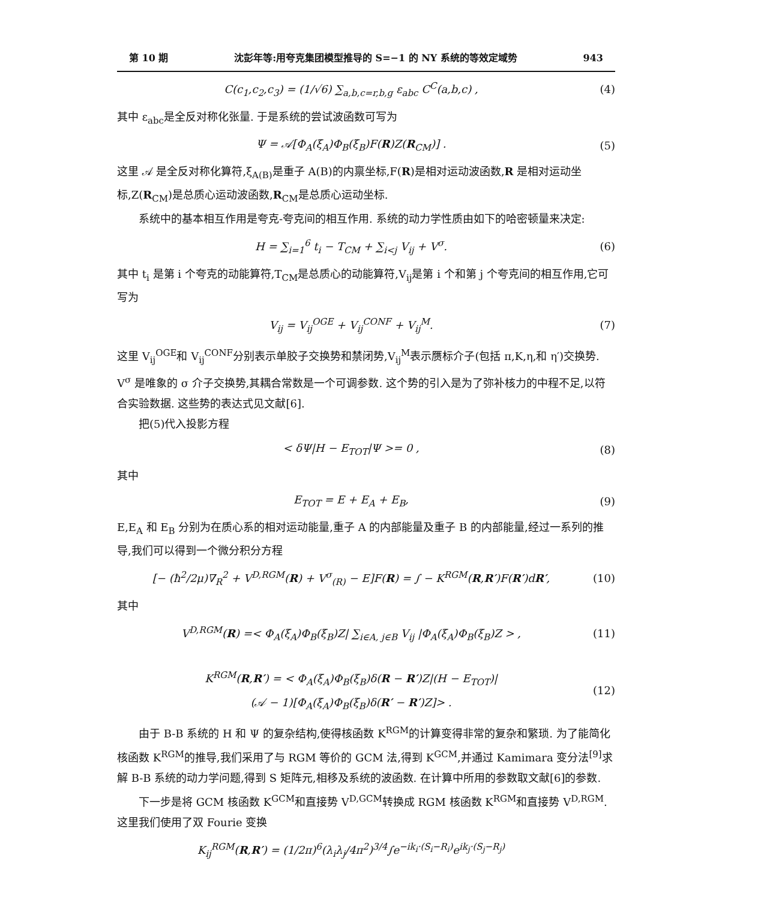第 10 期 沈彭年等:用夸克集团模型推导的 S=−1 的 NY 系统的等效定域势 943
C(c<sub>1</sub>,c<sub>2</sub>,c<sub>3</sub>) = (1/√6) ∑<sub>a,b,c=r,b,g</sub> ε<sub>abc</sub> C<sup>C</sup>(a,b,c) ,
(4)
其中 ε<sub>abc</sub>是全反对称化张量. 于是系统的尝试波函数可写为
Ψ = 𝒜[Φ<sub>A</sub>(ξ<sub>A</sub>)Φ<sub>B</sub>(ξ<sub>B</sub>)F(R)Z(R<sub>CM</sub>)] .
(5)
这里 𝒜 是全反对称化算符,ξ<sub>A(B)</sub>是重子 A(B)的内禀坐标,F(R)是相对运动波函数,R 是相对运动坐标,Z(R<sub>CM</sub>)是总质心运动波函数,R<sub>CM</sub>是总质心运动坐标.
系统中的基本相互作用是夸克-夸克间的相互作用. 系统的动力学性质由如下的哈密顿量来决定:
H = ∑<sub>i=1</sub><sup>6</sup> t<sub>i</sub> − T<sub>CM</sub> + ∑<sub>i<j</sub> V<sub>ij</sub> + V<sup>σ</sup>.
(6)
其中 t<sub>i</sub> 是第 i 个夸克的动能算符,T<sub>CM</sub>是总质心的动能算符,V<sub>ij</sub>是第 i 个和第 j 个夸克间的相互作用,它可写为
V<sub>ij</sub> = V<sub>ij</sub><sup>OGE</sup> + V<sub>ij</sub><sup>CONF</sup> + V<sub>ij</sub><sup>M</sup>. (7)
这里 V<sub>ij</sub><sup>OGE</sup>和 V<sub>ij</sub><sup>CONF</sup>分别表示单胶子交换势和禁闭势,V<sub>ij</sub><sup>M</sup>表示赝标介子(包括 π,K,η,和 η′)交换势. V<sup>σ</sup> 是唯象的 σ 介子交换势,其耦合常数是一个可调参数. 这个势的引入是为了弥补核力的中程不足,以符合实验数据. 这些势的表达式见文献[6].
把(5)代入投影方程
< δΨ|H − E<sub>TOT</sub>|Ψ >= 0 , (8)
其中
E<sub>TOT</sub> = E + E<sub>A</sub> + E<sub>B</sub>, (9)
E,E<sub>A</sub> 和 E<sub>B</sub> 分别为在质心系的相对运动能量,重子 A 的内部能量及重子 B 的内部能量,经过一系列的推导,我们可以得到一个微分积分方程
[− (ħ<sup>2</sup>/2μ)∇<sub>R</sub><sup>2</sup> + V<sup>D,RGM</sup>(R) + V<sup>σ</sup><sub>(R)</sub> − E]F(R) = ∫ − K<sup>RGM</sup>(R,R′)F(R′)dR′,
(10)
其中
V<sup>D,RGM</sup>(R) =< Φ<sub>A</sub>(ξ<sub>A</sub>)Φ<sub>B</sub>(ξ<sub>B</sub>)Z| ∑<sub>i∈A, j∈B</sub> V<sub>ij</sub> |Φ<sub>A</sub>(ξ<sub>A</sub>)Φ<sub>B</sub>(ξ<sub>B</sub>)Z > ,
(11)
K<sup>RGM</sup>(R,R′) = < Φ<sub>A</sub>(ξ<sub>A</sub>)Φ<sub>B</sub>(ξ<sub>B</sub>)δ(R − R′)Z|(H − E<sub>TOT</sub>)|
(𝒜 − 1)[Φ<sub>A</sub>(ξ<sub>A</sub>)Φ<sub>B</sub>(ξ<sub>B</sub>)δ(R′ − R′)Z]> .
(12)
由于 B-B 系统的 H 和 Ψ 的复杂结构,使得核函数 K<sup>RGM</sup>的计算变得非常的复杂和繁琐. 为了能简化核函数 K<sup>RGM</sup>的推导,我们采用了与 RGM 等价的 GCM 法,得到 K<sup>GCM</sup>,并通过 Kamimara 变分法<sup>[9]</sup>求解 B-B 系统的动力学问题,得到 S 矩阵元,相移及系统的波函数. 在计算中所用的参数取文献[6]的参数.
下一步是将 GCM 核函数 K<sup>GCM</sup>和直接势 V<sup>D,GCM</sup>转换成 RGM 核函数 K<sup>RGM</sup>和直接势 V<sup>D,RGM</sup>. 这里我们使用了双 Fourie 变换
K<sub>ij</sub><sup>RGM</sup>(R,R′) = (1/2π)<sup>6</sup>(λ<sub>i</sub>λ<sub>j</sub>/4π<sup>2</sup>)<sup>3/4</sup>∫e<sup>−ik<sub>i</sub>·(S<sub>i</sub>−R<sub>i</sub>)</sup>e<sup>ik<sub>j</sub>·(S<sub>j</sub>−R<sub>j</sub>)</sup>